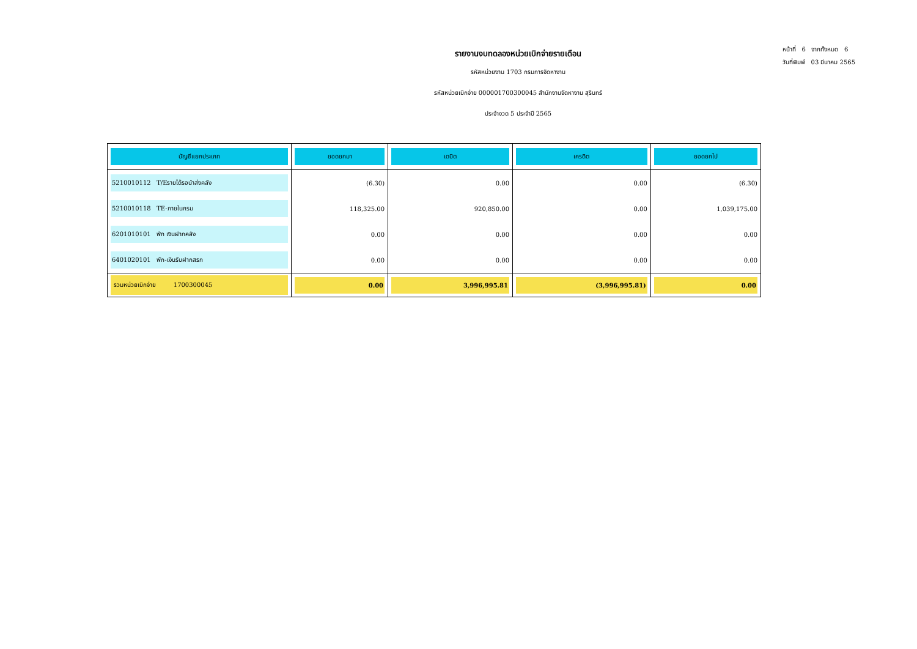รายงานงบทดลองหน่วยเบิกจ่ายรายเดือน
รหัสหน่วยงาน 1703 กรมการจัดหางาน
รหัสหน่วยเบิกจ่าย 000001700300045 สำนักงานจัดหางาน สุรินทร์
ประจำงวด 5 ประจำปี 2565
หน้าที่ 6 จากทั้งหมด 6
วันที่พิมพ์ 03 มีนาคม 2565
| บัญชีแยกประเภท | ยอดยกมา | เดบิต | เครดิต | ยอดยกไป |
| --- | --- | --- | --- | --- |
| 5210010112 T/Eรายได้รอนำส่งคลัง | (6.30) | 0.00 | 0.00 | (6.30) |
| 5210010118 TE-ภายในกรม | 118,325.00 | 920,850.00 | 0.00 | 1,039,175.00 |
| 6201010101 พัก เงินฝากคลัง | 0.00 | 0.00 | 0.00 | 0.00 |
| 6401020101 พัก-เงินรับฝากสรก | 0.00 | 0.00 | 0.00 | 0.00 |
| รวมหน่วยเบิกจ่าย 1700300045 | 0.00 | 3,996,995.81 | (3,996,995.81) | 0.00 |